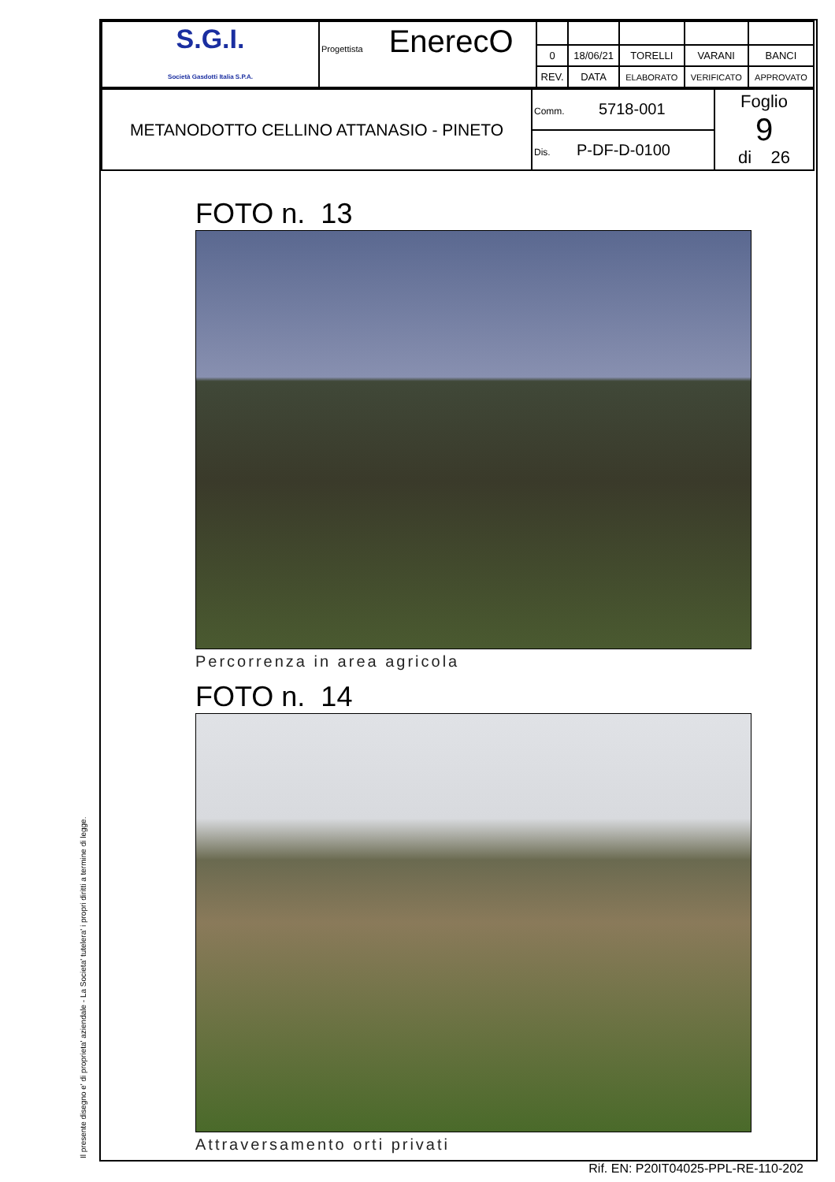Il presente disegno e' di proprieta' aziendale - La Societa' tutelera' i propri diritti a termine di legge.
| S.G.I. Società Gasdotti Italia S.P.A. | Progettista EnerecO | | | | | |
| | | 0 | 18/06/21 | TORELLI | VARANI | BANCI |
| | | REV. | DATA | ELABORATO | VERIFICATO | APPROVATO |
| METANODOTTO CELLINO ATTANASIO - PINETO | Comm. 5718-001 | Foglio 9 di 26 |
| | Dis. P-DF-D-0100 | |
FOTO n. 13
Percorrenza in area agricola
FOTO n. 14
Attraversamento orti privati
Rif. EN: P20IT04025-PPL-RE-110-202